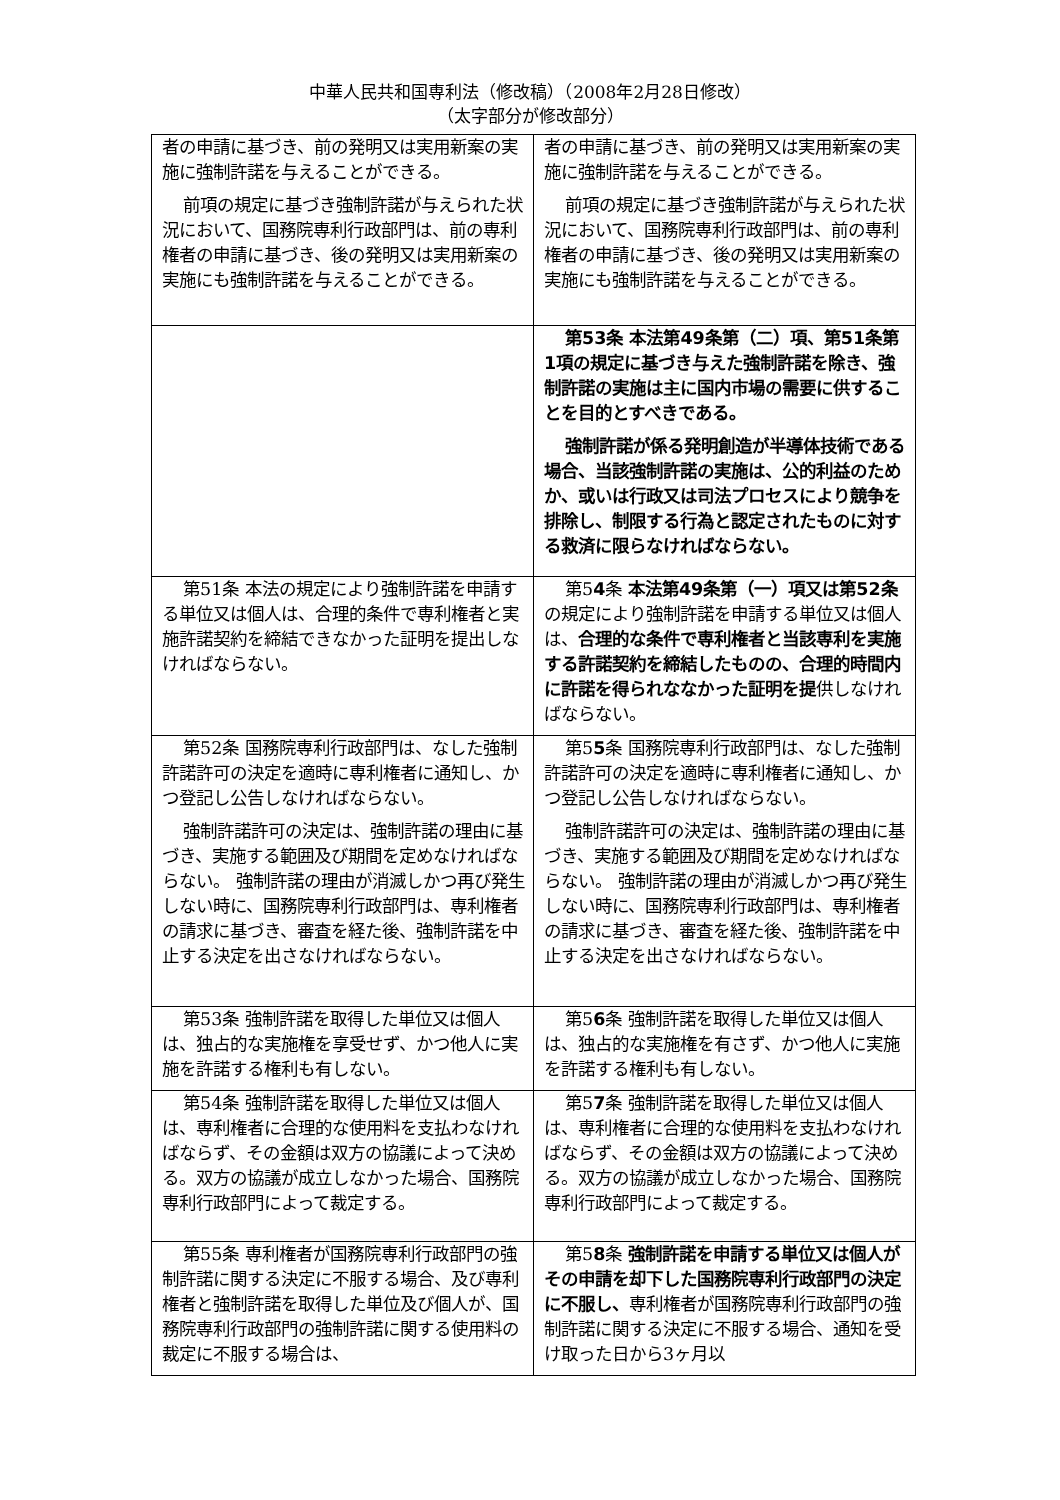中華人民共和国専利法（修改稿）（2008年2月28日修改）
（太字部分が修改部分）
| 者の申請に基づき、前の発明又は実用新案の実施に強制許諾を与えることができる。 前項の規定に基づき強制許諾が与えられた状況において、国務院専利行政部門は、前の専利権者の申請に基づき、後の発明又は実用新案の実施にも強制許諾を与えることができる。 | 者の申請に基づき、前の発明又は実用新案の実施に強制許諾を与えることができる。 前項の規定に基づき強制許諾が与えられた状況において、国務院専利行政部門は、前の専利権者の申請に基づき、後の発明又は実用新案の実施にも強制許諾を与えることができる。 |
| | 第53条 本法第49条第（二）項、第51条第1項の規定に基づき与えた強制許諾を除き、強制許諾の実施は主に国内市場の需要に供することを目的とすべきである。 強制許諾が係る発明創造が半導体技術である場合、当該強制許諾の実施は、公的利益のためか、或いは行政又は司法プロセスにより競争を排除し、制限する行為と認定されたものに対する救済に限らなければならない。 |
| 第51条 本法の規定により強制許諾を申請する単位又は個人は、合理的条件で専利権者と実施許諾契約を締結できなかった証明を提出しなければならない。 | 第5 4 条 本法第49条第（一）項又は第52条 の規定により強制許諾を申請する単位又は個人は、 合理的な条件で専利権者と当該専利を実施する許諾契約を締結したものの、合理的時間内に許諾を得られななかった証明を提 供しなければならない。 |
| 第52条 国務院専利行政部門は、なした強制許諾許可の決定を適時に専利権者に通知し、かつ登記し公告しなければならない。 強制許諾許可の決定は、強制許諾の理由に基づき、実施する範囲及び期間を定めなければならない。 強制許諾の理由が消滅しかつ再び発生しない時に、国務院専利行政部門は、専利権者の請求に基づき、審査を経た後、強制許諾を中止する決定を出さなければならない。 | 第5 5 条 国務院専利行政部門は、なした強制許諾許可の決定を適時に専利権者に通知し、かつ登記し公告しなければならない。 強制許諾許可の決定は、強制許諾の理由に基づき、実施する範囲及び期間を定めなければならない。 強制許諾の理由が消滅しかつ再び発生しない時に、国務院専利行政部門は、専利権者の請求に基づき、審査を経た後、強制許諾を中止する決定を出さなければならない。 |
| 第53条 強制許諾を取得した単位又は個人は、独占的な実施権を享受せず、かつ他人に実施を許諾する権利も有しない。 | 第5 6 条 強制許諾を取得した単位又は個人は、独占的な実施権を有さず、かつ他人に実施を許諾する権利も有しない。 |
| 第54条 強制許諾を取得した単位又は個人は、専利権者に合理的な使用料を支払わなければならず、その金額は双方の協議によって決める。双方の協議が成立しなかった場合、国務院専利行政部門によって裁定する。 | 第5 7 条 強制許諾を取得した単位又は個人は、専利権者に合理的な使用料を支払わなければならず、その金額は双方の協議によって決める。双方の協議が成立しなかった場合、国務院専利行政部門によって裁定する。 |
| 第55条 専利権者が国務院専利行政部門の強制許諾に関する決定に不服する場合、及び専利権者と強制許諾を取得した単位及び個人が、国務院専利行政部門の強制許諾に関する使用料の裁定に不服する場合は、 | 第5 8 条 強制許諾を申請する単位又は個人がその申請を却下した国務院専利行政部門の決定に不服し、 専利権者が国務院専利行政部門の強制許諾に関する決定に不服する場合、通知を受け取った日から3ヶ月以 |